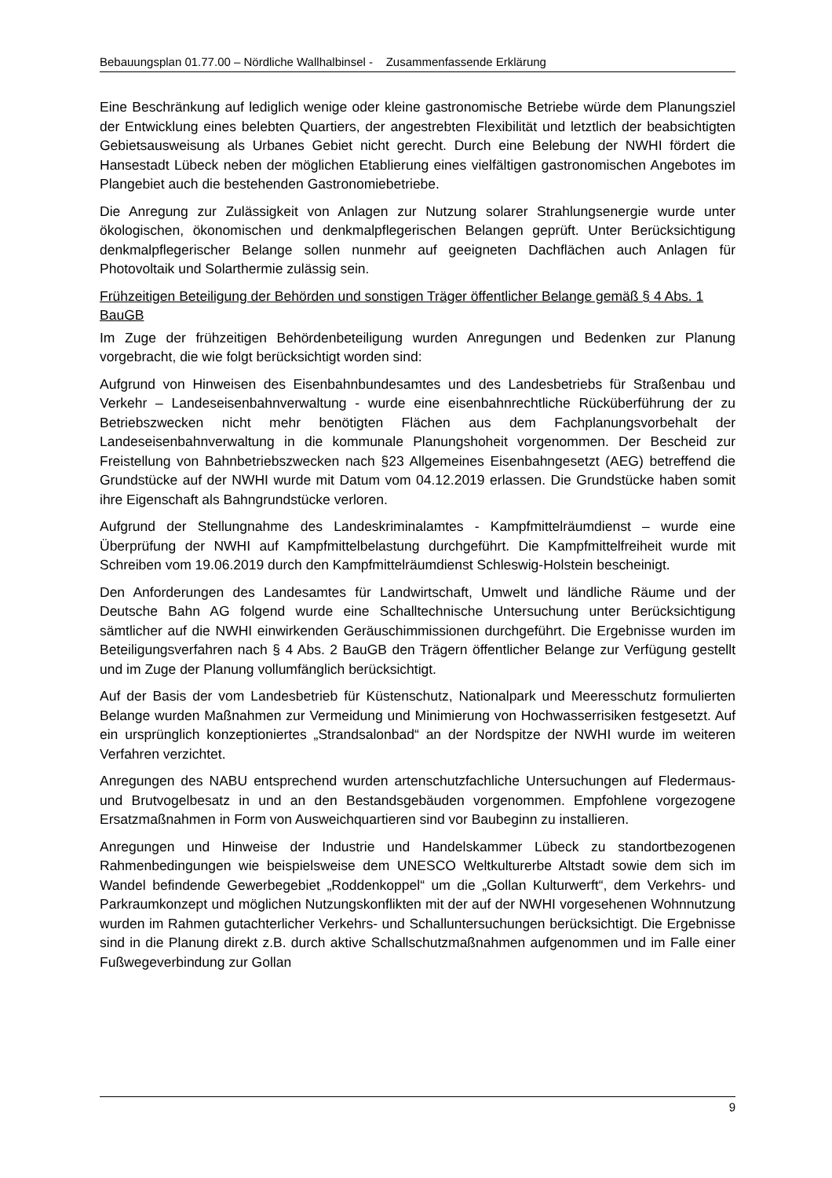Bebauungsplan 01.77.00 – Nördliche Wallhalbinsel - Zusammenfassende Erklärung
Eine Beschränkung auf lediglich wenige oder kleine gastronomische Betriebe würde dem Planungsziel der Entwicklung eines belebten Quartiers, der angestrebten Flexibilität und letztlich der beabsichtigten Gebietsausweisung als Urbanes Gebiet nicht gerecht. Durch eine Belebung der NWHI fördert die Hansestadt Lübeck neben der möglichen Etablierung eines vielfältigen gastronomischen Angebotes im Plangebiet auch die bestehenden Gastronomiebetriebe.
Die Anregung zur Zulässigkeit von Anlagen zur Nutzung solarer Strahlungsenergie wurde unter ökologischen, ökonomischen und denkmalpflegerischen Belangen geprüft. Unter Berücksichtigung denkmalpflegerischer Belange sollen nunmehr auf geeigneten Dachflächen auch Anlagen für Photovoltaik und Solarthermie zulässig sein.
Frühzeitigen Beteiligung der Behörden und sonstigen Träger öffentlicher Belange gemäß § 4 Abs. 1 BauGB
Im Zuge der frühzeitigen Behördenbeteiligung wurden Anregungen und Bedenken zur Planung vorgebracht, die wie folgt berücksichtigt worden sind:
Aufgrund von Hinweisen des Eisenbahnbundesamtes und des Landesbetriebs für Straßenbau und Verkehr – Landeseisenbahnverwaltung - wurde eine eisenbahnrechtliche Rücküberführung der zu Betriebszwecken nicht mehr benötigten Flächen aus dem Fachplanungsvorbehalt der Landeseisenbahnverwaltung in die kommunale Planungshoheit vorgenommen. Der Bescheid zur Freistellung von Bahnbetriebszwecken nach §23 Allgemeines Eisenbahngesetzt (AEG) betreffend die Grundstücke auf der NWHI wurde mit Datum vom 04.12.2019 erlassen. Die Grundstücke haben somit ihre Eigenschaft als Bahngrundstücke verloren.
Aufgrund der Stellungnahme des Landeskriminalamtes - Kampfmittelräumdienst – wurde eine Überprüfung der NWHI auf Kampfmittelbelastung durchgeführt. Die Kampfmittelfreiheit wurde mit Schreiben vom 19.06.2019 durch den Kampfmittelräumdienst Schleswig-Holstein bescheinigt.
Den Anforderungen des Landesamtes für Landwirtschaft, Umwelt und ländliche Räume und der Deutsche Bahn AG folgend wurde eine Schalltechnische Untersuchung unter Berücksichtigung sämtlicher auf die NWHI einwirkenden Geräuschimmissionen durchgeführt. Die Ergebnisse wurden im Beteiligungsverfahren nach § 4 Abs. 2 BauGB den Trägern öffentlicher Belange zur Verfügung gestellt und im Zuge der Planung vollumfänglich berücksichtigt.
Auf der Basis der vom Landesbetrieb für Küstenschutz, Nationalpark und Meeresschutz formulierten Belange wurden Maßnahmen zur Vermeidung und Minimierung von Hochwasserrisiken festgesetzt. Auf ein ursprünglich konzeptioniertes „Strandsalonbad“ an der Nordspitze der NWHI wurde im weiteren Verfahren verzichtet.
Anregungen des NABU entsprechend wurden artenschutzfachliche Untersuchungen auf Fledermaus- und Brutvogelbesatz in und an den Bestandsgebäuden vorgenommen. Empfohlene vorgezogene Ersatzmaßnahmen in Form von Ausweichquartieren sind vor Baubeginn zu installieren.
Anregungen und Hinweise der Industrie und Handelskammer Lübeck zu standortbezogenen Rahmenbedingungen wie beispielsweise dem UNESCO Weltkulturerbe Altstadt sowie dem sich im Wandel befindende Gewerbegebiet „Roddenkoppel“ um die „Gollan Kulturwerft“, dem Verkehrs- und Parkraumkonzept und möglichen Nutzungskonflikten mit der auf der NWHI vorgesehenen Wohnnutzung wurden im Rahmen gutachterlicher Verkehrs- und Schalluntersuchungen berücksichtigt. Die Ergebnisse sind in die Planung direkt z.B. durch aktive Schallschutzmaßnahmen aufgenommen und im Falle einer Fußwegeverbindung zur Gollan
9